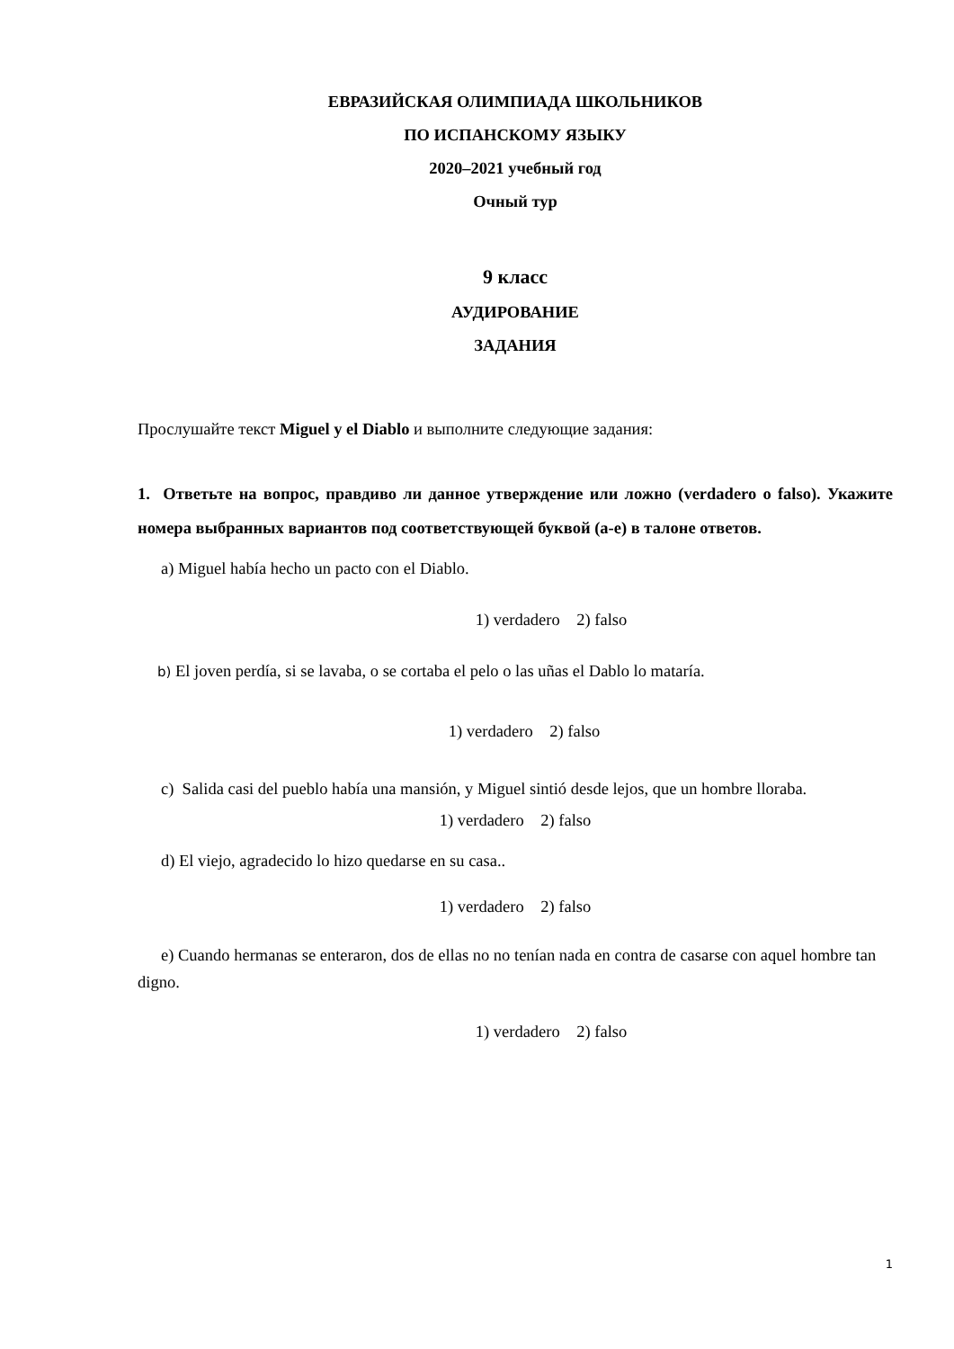ЕВРАЗИЙСКАЯ ОЛИМПИАДА ШКОЛЬНИКОВ
ПО ИСПАНСКОМУ ЯЗЫКУ
2020–2021 учебный год
Очный тур
9 класс
АУДИРОВАНИЕ
ЗАДАНИЯ
Прослушайте текст Miguel y el Diablo и выполните следующие задания:
1. Ответьте на вопрос, правдиво ли данное утверждение или ложно (verdadero o falso). Укажите номера выбранных вариантов под соответствующей буквой (a-e) в талоне ответов.
a) Miguel había hecho un pacto con el Diablo.
1) verdadero 2) falso
b) El joven perdía, si se lavaba, o se cortaba el pelo o las uñas el Dablo lo mataría.
1) verdadero 2) falso
c) Salida casi del pueblo había una mansión, y Miguel sintió desde lejos, que un hombre lloraba.
1) verdadero 2) falso
d) El viejo, agradecido lo hizo quedarse en su casa..
1) verdadero 2) falso
e) Cuando hermanas se enteraron, dos de ellas no no tenían nada en contra de casarse con aquel hombre tan digno.
1) verdadero 2) falso
1